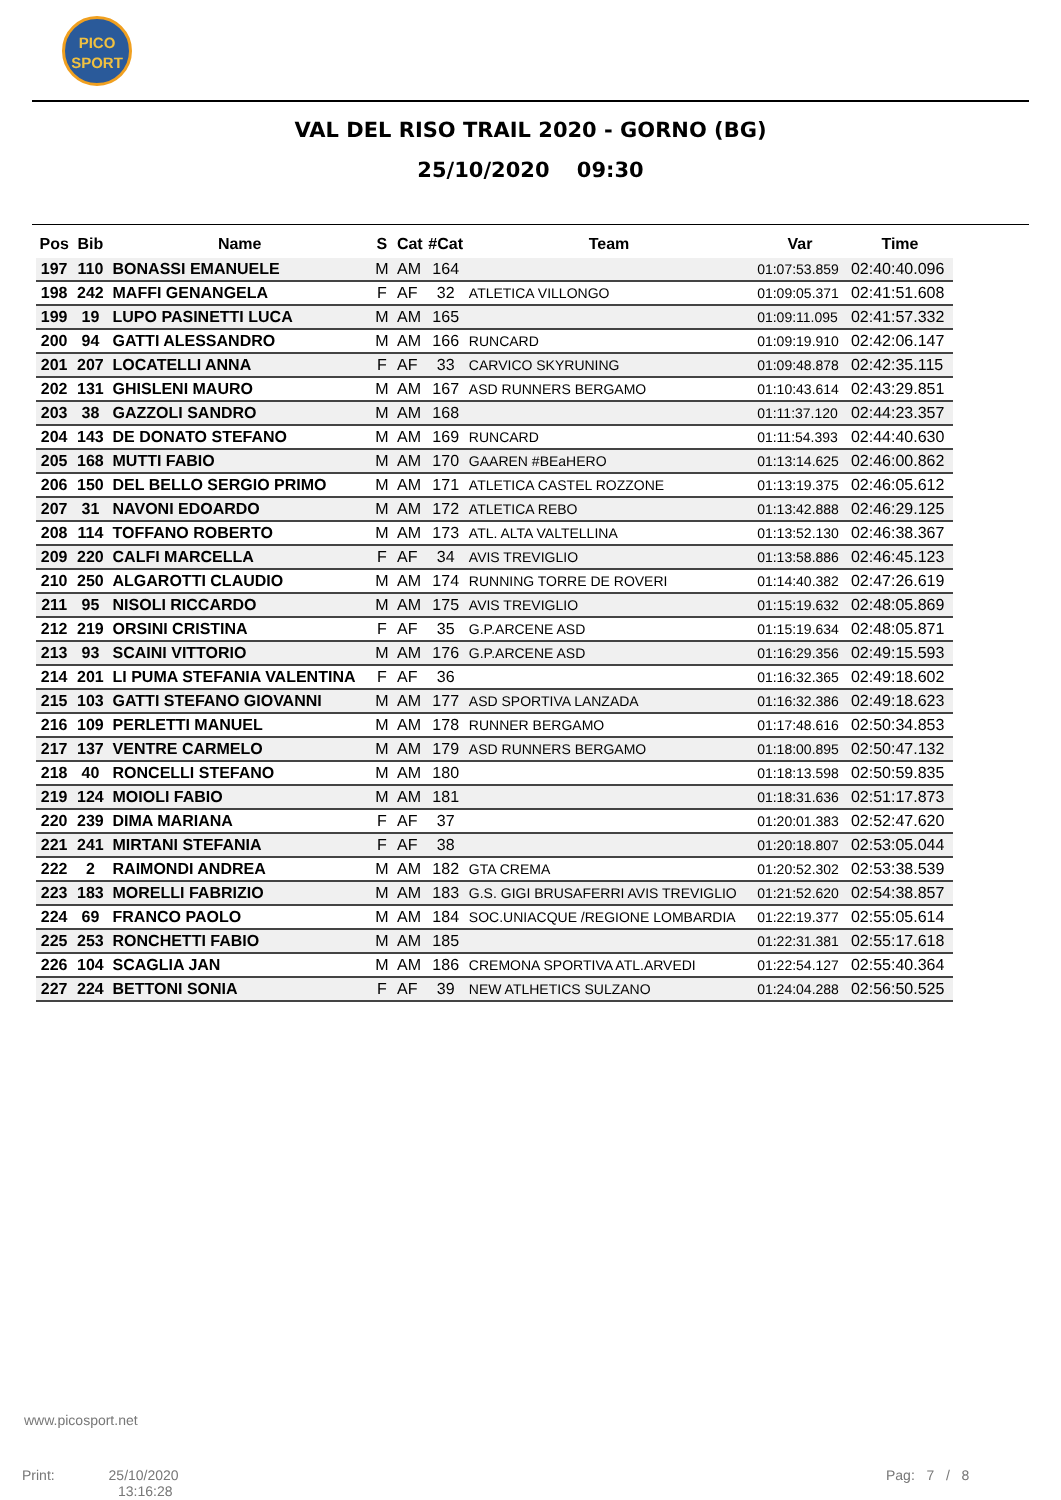PICO SPORT
VAL DEL RISO TRAIL 2020 - GORNO (BG)
25/10/2020 09:30
| Pos | Bib | Name | S | Cat | #Cat | Team | Var | Time |
| --- | --- | --- | --- | --- | --- | --- | --- | --- |
| 197 | 110 | BONASSI EMANUELE | M | AM | 164 | | 01:07:53.859 | 02:40:40.096 |
| 198 | 242 | MAFFI GENANGELA | F | AF | 32 | ATLETICA VILLONGO | 01:09:05.371 | 02:41:51.608 |
| 199 | 19 | LUPO PASINETTI LUCA | M | AM | 165 | | 01:09:11.095 | 02:41:57.332 |
| 200 | 94 | GATTI ALESSANDRO | M | AM | 166 | RUNCARD | 01:09:19.910 | 02:42:06.147 |
| 201 | 207 | LOCATELLI ANNA | F | AF | 33 | CARVICO SKYRUNING | 01:09:48.878 | 02:42:35.115 |
| 202 | 131 | GHISLENI MAURO | M | AM | 167 | ASD RUNNERS BERGAMO | 01:10:43.614 | 02:43:29.851 |
| 203 | 38 | GAZZOLI SANDRO | M | AM | 168 | | 01:11:37.120 | 02:44:23.357 |
| 204 | 143 | DE DONATO STEFANO | M | AM | 169 | RUNCARD | 01:11:54.393 | 02:44:40.630 |
| 205 | 168 | MUTTI FABIO | M | AM | 170 | GAAREN #BEaHERO | 01:13:14.625 | 02:46:00.862 |
| 206 | 150 | DEL BELLO SERGIO PRIMO | M | AM | 171 | ATLETICA CASTEL ROZZONE | 01:13:19.375 | 02:46:05.612 |
| 207 | 31 | NAVONI EDOARDO | M | AM | 172 | ATLETICA REBO | 01:13:42.888 | 02:46:29.125 |
| 208 | 114 | TOFFANO ROBERTO | M | AM | 173 | ATL. ALTA VALTELLINA | 01:13:52.130 | 02:46:38.367 |
| 209 | 220 | CALFI MARCELLA | F | AF | 34 | AVIS TREVIGLIO | 01:13:58.886 | 02:46:45.123 |
| 210 | 250 | ALGAROTTI CLAUDIO | M | AM | 174 | RUNNING TORRE DE ROVERI | 01:14:40.382 | 02:47:26.619 |
| 211 | 95 | NISOLI RICCARDO | M | AM | 175 | AVIS TREVIGLIO | 01:15:19.632 | 02:48:05.869 |
| 212 | 219 | ORSINI CRISTINA | F | AF | 35 | G.P.ARCENE ASD | 01:15:19.634 | 02:48:05.871 |
| 213 | 93 | SCAINI VITTORIO | M | AM | 176 | G.P.ARCENE ASD | 01:16:29.356 | 02:49:15.593 |
| 214 | 201 | LI PUMA STEFANIA VALENTINA | F | AF | 36 | | 01:16:32.365 | 02:49:18.602 |
| 215 | 103 | GATTI STEFANO GIOVANNI | M | AM | 177 | ASD SPORTIVA LANZADA | 01:16:32.386 | 02:49:18.623 |
| 216 | 109 | PERLETTI MANUEL | M | AM | 178 | RUNNER BERGAMO | 01:17:48.616 | 02:50:34.853 |
| 217 | 137 | VENTRE CARMELO | M | AM | 179 | ASD RUNNERS BERGAMO | 01:18:00.895 | 02:50:47.132 |
| 218 | 40 | RONCELLI STEFANO | M | AM | 180 | | 01:18:13.598 | 02:50:59.835 |
| 219 | 124 | MOIOLI FABIO | M | AM | 181 | | 01:18:31.636 | 02:51:17.873 |
| 220 | 239 | DIMA MARIANA | F | AF | 37 | | 01:20:01.383 | 02:52:47.620 |
| 221 | 241 | MIRTANI STEFANIA | F | AF | 38 | | 01:20:18.807 | 02:53:05.044 |
| 222 | 2 | RAIMONDI ANDREA | M | AM | 182 | GTA CREMA | 01:20:52.302 | 02:53:38.539 |
| 223 | 183 | MORELLI FABRIZIO | M | AM | 183 | G.S. GIGI BRUSAFERRI AVIS TREVIGLIO | 01:21:52.620 | 02:54:38.857 |
| 224 | 69 | FRANCO PAOLO | M | AM | 184 | SOC.UNIACQUE /REGIONE LOMBARDIA | 01:22:19.377 | 02:55:05.614 |
| 225 | 253 | RONCHETTI FABIO | M | AM | 185 | | 01:22:31.381 | 02:55:17.618 |
| 226 | 104 | SCAGLIA JAN | M | AM | 186 | CREMONA SPORTIVA ATL.ARVEDI | 01:22:54.127 | 02:55:40.364 |
| 227 | 224 | BETTONI SONIA | F | AF | 39 | NEW ATLHETICS SULZANO | 01:24:04.288 | 02:56:50.525 |
www.picosport.net
Print: 25/10/2020
13:16:28
Pag: 7 / 8